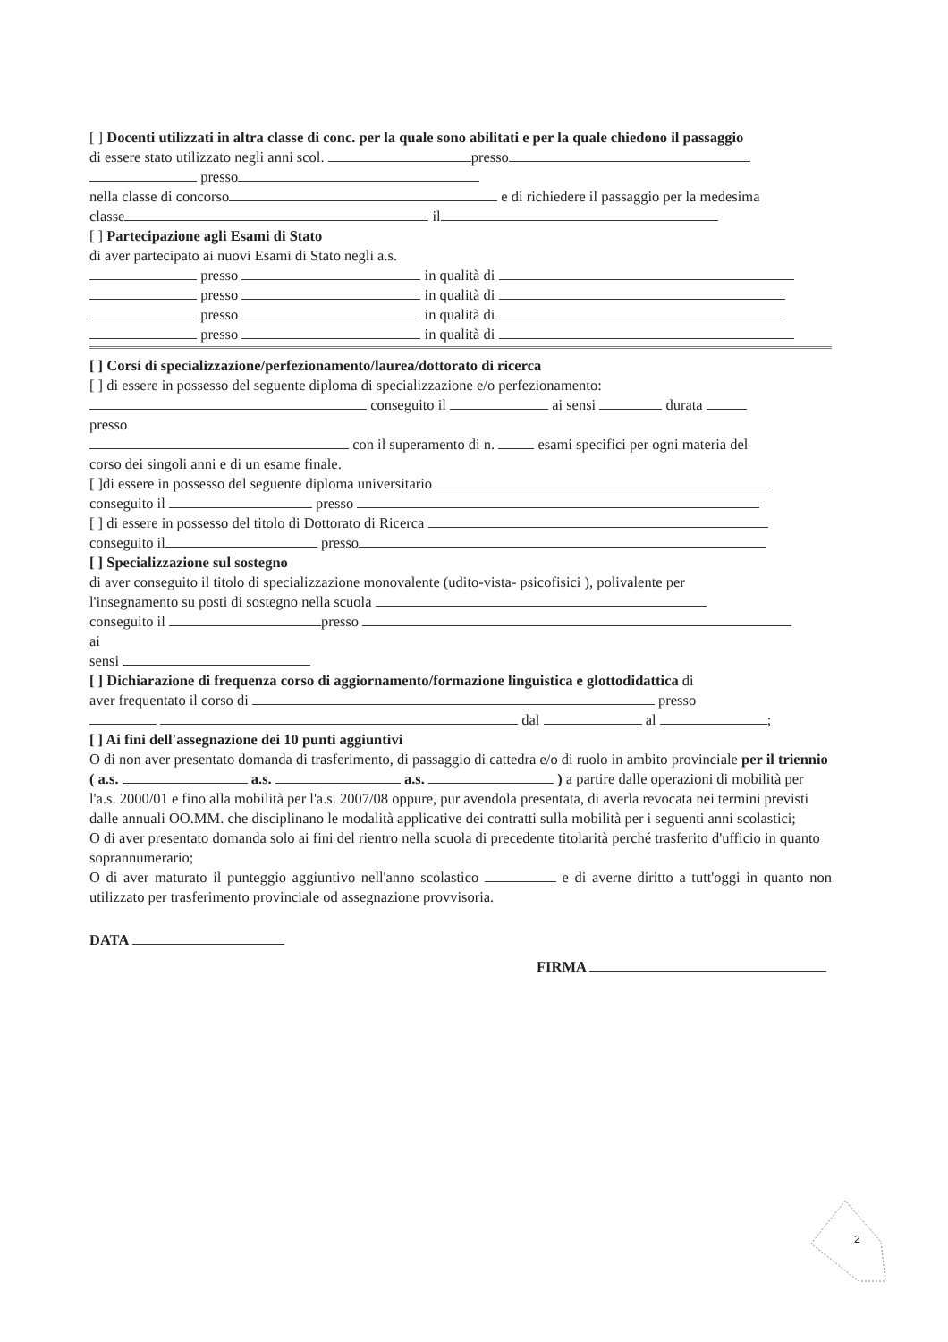[ ] Docenti utilizzati in altra classe di conc. per la quale sono abilitati e per la quale chiedono il passaggio
di essere stato utilizzato negli anni scol. presso
presso
nella classe di concorso e di richiedere il passaggio per la medesima
classe il
[ ] Partecipazione agli Esami di Stato
di aver partecipato ai nuovi Esami di Stato negli a.s.
presso in qualità di
presso in qualità di
presso in qualità di
presso in qualità di
[ ] Corsi di specializzazione/perfezionamento/laurea/dottorato di ricerca
[ ] di essere in possesso del seguente diploma di specializzazione e/o perfezionamento:
conseguito il ai sensi durata
presso
con il superamento di n. esami specifici per ogni materia del
corso dei singoli anni e di un esame finale.
[ ]di essere in possesso del seguente diploma universitario
conseguito il presso
[ ] di essere in possesso del titolo di Dottorato di Ricerca
conseguito il presso
[ ] Specializzazione sul sostegno
di aver conseguito il titolo di specializzazione monovalente (udito-vista- psicofisici ), polivalente per
l'insegnamento su posti di sostegno nella scuola
conseguito il presso
ai
sensi
[ ] Dichiarazione di frequenza corso di aggiornamento/formazione linguistica e glottodidattica di
aver frequentato il corso di presso
dal al ;
[ ] Ai fini dell'assegnazione dei 10 punti aggiuntivi
O di non aver presentato domanda di trasferimento, di passaggio di cattedra e/o di ruolo in ambito provinciale per il triennio ( a.s. a.s. a.s. ) a partire dalle operazioni di mobilità per l'a.s. 2000/01 e fino alla mobilità per l'a.s. 2007/08 oppure, pur avendola presentata, di averla revocata nei termini previsti dalle annuali OO.MM. che disciplinano le modalità applicative dei contratti sulla mobilità per i seguenti anni scolastici;
O di aver presentato domanda solo ai fini del rientro nella scuola di precedente titolarità perché trasferito d'ufficio in quanto soprannumerario;
O di aver maturato il punteggio aggiuntivo nell'anno scolastico e di averne diritto a tutt'oggi in quanto non utilizzato per trasferimento provinciale od assegnazione provvisoria.
DATA
FIRMA
2